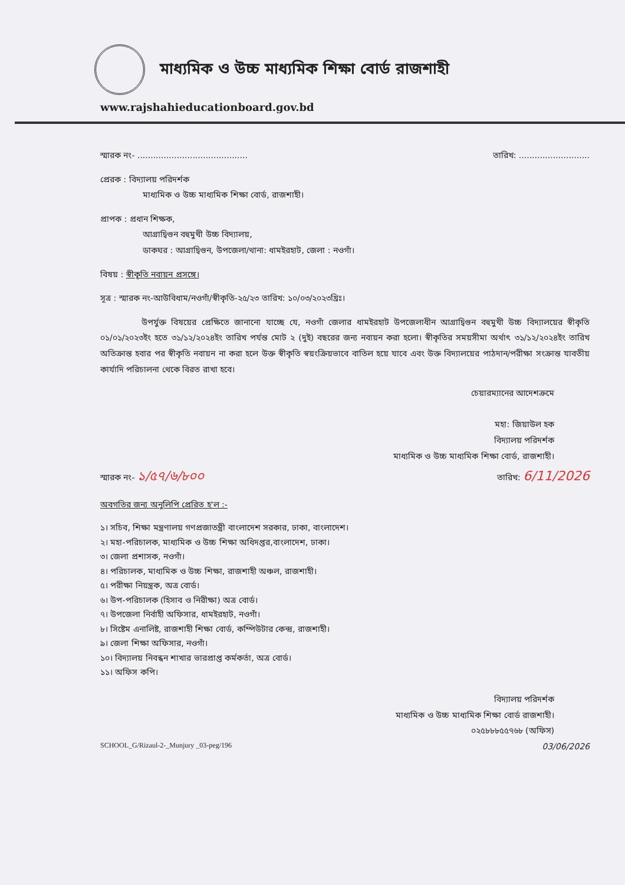মাধ্যমিক ও উচ্চ মাধ্যমিক শিক্ষা বোর্ড রাজশাহী
www.rajshahieducationboard.gov.bd
স্মারক নং- .......................................... তারিখ: ...........................
প্রেরক : বিদ্যালয় পরিদর্শক
মাধ্যমিক ও উচ্চ মাধ্যমিক শিক্ষা বোর্ড, রাজশাহী।
প্রাপক : প্রধান শিক্ষক,
আগ্রাদ্বিগুন বহুমুখী উচ্চ বিদ্যালয়,
ডাকঘর : আগ্রাদ্বিগুন, উপজেলা/থানা: ধামইরহাট, জেলা : নওগাঁ।
বিষয় : স্বীকৃতি নবায়ন প্রসঙ্গে।
সূত্র : স্মারক নং-আউবিধাম/নওগাঁ/স্বীকৃতি-২৫/২৩ তারিখ: ১০/০৩/২০২৩খ্রিঃ।
উপর্যুক্ত বিষয়ের প্রেক্ষিতে জানানো যাচ্ছে যে, নওগাঁ জেলার ধামইরহাট উপজেলাধীন আগ্রাদ্বিগুন বহুমুখী উচ্চ বিদ্যালয়ের স্বীকৃতি ০১/০১/২০২৩ইং হতে ৩১/১২/২০২৪ইং তারিখ পর্যন্ত মোট ২ (দুই) বছরের জন্য নবায়ন করা হলো। স্বীকৃতির সময়সীমা অর্থাৎ ৩১/১২/২০২৪ইং তারিখ অতিক্রান্ত হবার পর স্বীকৃতি নবায়ন না করা হলে উক্ত স্বীকৃতি স্বয়ংক্রিয়ভাবে বাতিল হয়ে যাবে এবং উক্ত বিদ্যালয়ের পাঠদান/পরীক্ষা সংক্রান্ত যাবতীয় কার্যাদি পরিচালনা থেকে বিরত রাখা হবে।
চেয়ারম্যানের আদেশক্রমে
মহা: জিয়াউল হক
বিদ্যালয় পরিদর্শক
মাধ্যমিক ও উচ্চ মাধ্যমিক শিক্ষা বোর্ড, রাজশাহী।
স্মারক নং- ১/৫৭/৬/৮০০ তারিখ: 6/11/2026
অবগতির জন্য অনুলিপি প্রেরিত হ'ল :-
১। সচিব, শিক্ষা মন্ত্রণালয় গণপ্রজাতন্ত্রী বাংলাদেশ সরকার, ঢাকা, বাংলাদেশ।
২। মহা-পরিচালক, মাধ্যমিক ও উচ্চ শিক্ষা অধিদপ্তর,বাংলাদেশ, ঢাকা।
৩। জেলা প্রশাসক, নওগাঁ।
৪। পরিচালক, মাধ্যমিক ও উচ্চ শিক্ষা, রাজশাহী অঞ্চল, রাজশাহী।
৫। পরীক্ষা নিয়ন্ত্রক, অত্র বোর্ড।
৬। উপ-পরিচালক (হিসাব ও নিরীক্ষা) অত্র বোর্ড।
৭। উপজেলা নির্বাহী অফিসার, ধামইরহাট, নওগাঁ।
৮। সিষ্টেম এনালিষ্ট, রাজশাহী শিক্ষা বোর্ড, কম্পিউটার কেন্দ্র, রাজশাহী।
৯। জেলা শিক্ষা অফিসার, নওগাঁ।
১০। বিদ্যালয় নিবন্ধন শাখার ভারপ্রাপ্ত কর্মকর্তা, অত্র বোর্ড।
১১। অফিস কপি।
বিদ্যালয় পরিদর্শক
মাধ্যমিক ও উচ্চ মাধ্যমিক শিক্ষা বোর্ড রাজশাহী।
০২৫৮৮৮৫৫৭৬৮ (অফিস)
SCHOOL_G/Rizaul-2-_Munjury _03-peg/196 03/06/2026